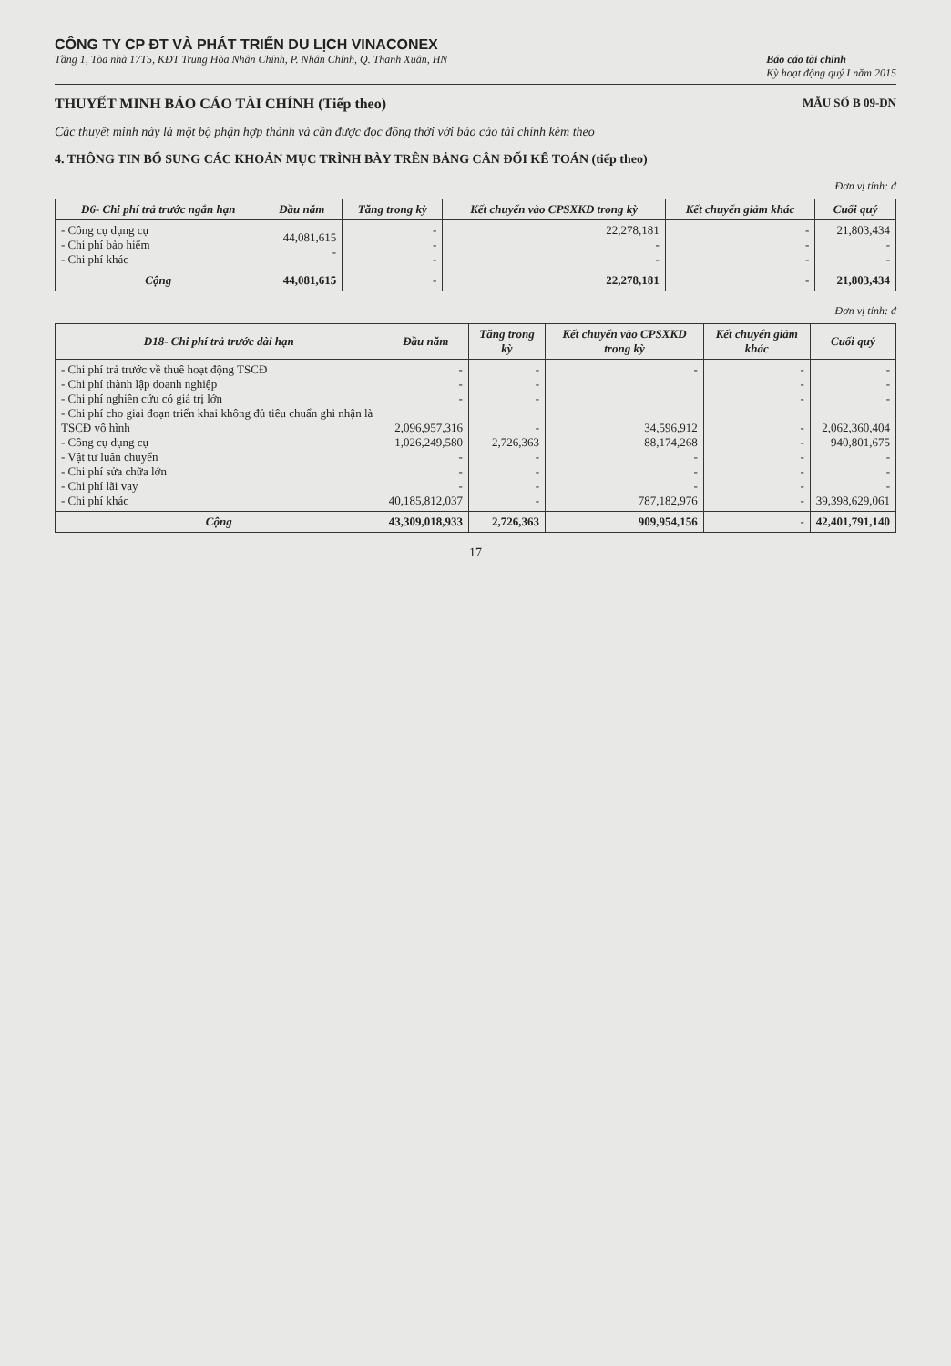CÔNG TY CP ĐT VÀ PHÁT TRIỂN DU LỊCH VINACONEX
Tầng 1, Tòa nhà 17T5, KĐT Trung Hòa Nhân Chính, P. Nhân Chính, Q. Thanh Xuân, HN Báo cáo tài chính
Kỳ hoạt động quý I năm 2015
THUYẾT MINH BÁO CÁO TÀI CHÍNH (Tiếp theo) MẪU SỐ B 09-DN
Các thuyết minh này là một bộ phận hợp thành và cần được đọc đồng thời với báo cáo tài chính kèm theo
4. THÔNG TIN BỔ SUNG CÁC KHOẢN MỤC TRÌNH BÀY TRÊN BẢNG CÂN ĐỐI KẾ TOÁN (tiếp theo)
Đơn vị tính: đ
| D6- Chi phí trả trước ngắn hạn | Đầu năm | Tăng trong kỳ | Kết chuyển vào CPSXKD trong kỳ | Kết chuyển giảm khác | Cuối quý |
| --- | --- | --- | --- | --- | --- |
| - Công cụ dụng cụ - Chi phí bảo hiểm - Chi phí khác | 44,081,615 - | - - - | 22,278,181 - - | - - - | 21,803,434 - - |
| Cộng | 44,081,615 | - | 22,278,181 | - | 21,803,434 |
Đơn vị tính: đ
| D18- Chi phí trả trước dài hạn | Đầu năm | Tăng trong kỳ | Kết chuyển vào CPSXKD trong kỳ | Kết chuyển giảm khác | Cuối quý |
| --- | --- | --- | --- | --- | --- |
| - Chi phí trả trước về thuê hoạt động TSCĐ - Chi phí thành lập doanh nghiệp - Chi phí nghiên cứu có giá trị lớn - Chi phí cho giai đoạn triển khai không đủ tiêu chuẩn ghi nhận là TSCĐ vô hình - Công cụ dụng cụ - Vật tư luân chuyển - Chi phí sửa chữa lớn - Chi phí lãi vay - Chi phí khác | - - - 2,096,957,316 1,026,249,580 - - - 40,185,812,037 | - - - - 2,726,363 - - - - | - 34,596,912 88,174,268 - - - 787,182,976 | - - - - - - - - - | - - - 2,062,360,404 940,801,675 - - - 39,398,629,061 |
| Cộng | 43,309,018,933 | 2,726,363 | 909,954,156 | - | 42,401,791,140 |
17